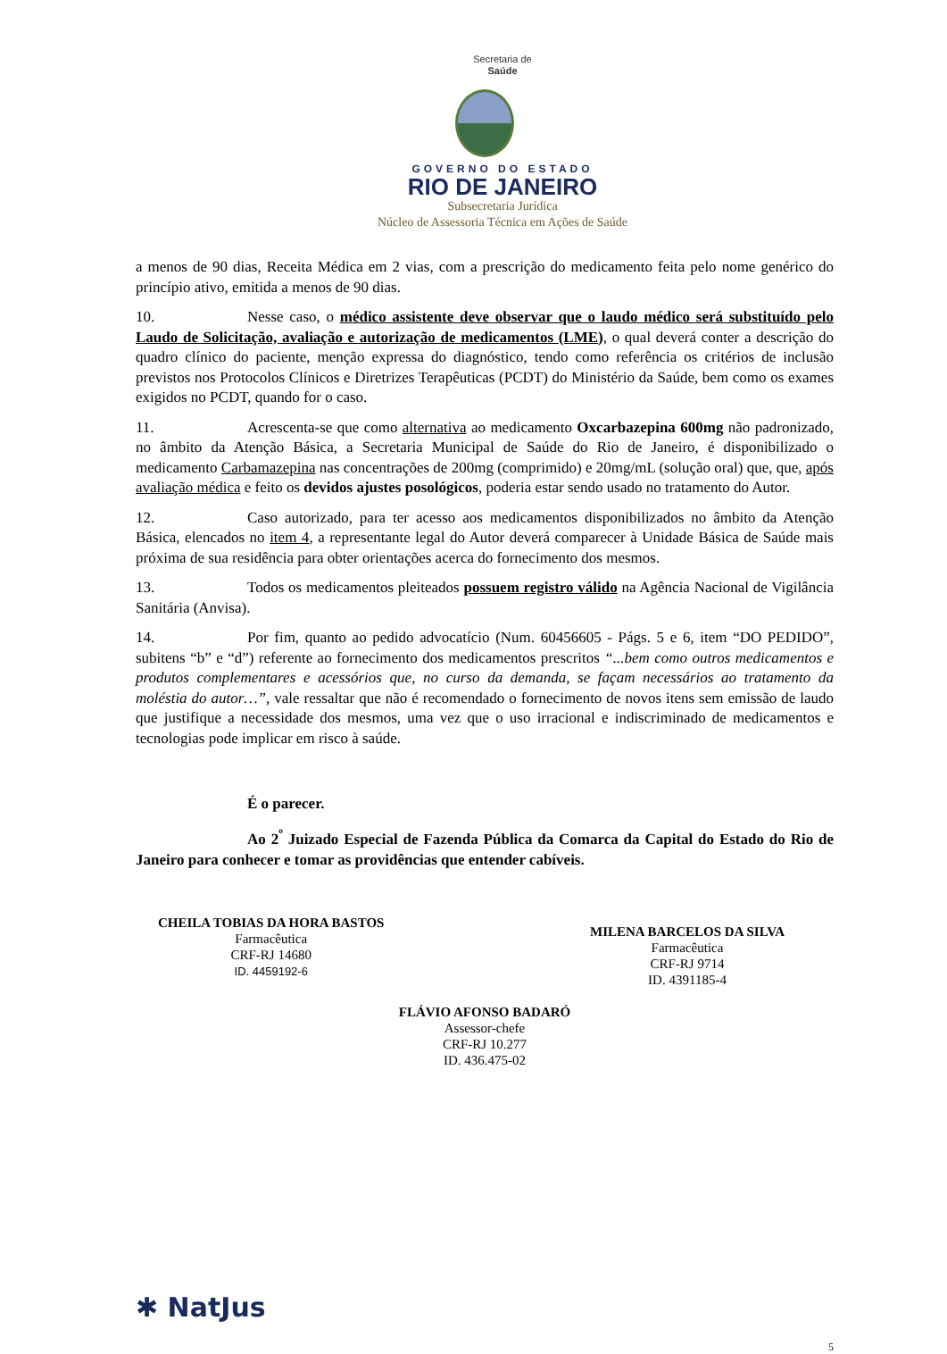Secretaria de
Saúde
GOVERNO DO ESTADO
RIO DE JANEIRO
Subsecretaria Jurídica
Núcleo de Assessoria Técnica em Ações de Saúde
a menos de 90 dias, Receita Médica em 2 vias, com a prescrição do medicamento feita pelo nome genérico do princípio ativo, emitida a menos de 90 dias.
10. Nesse caso, o médico assistente deve observar que o laudo médico será substituído pelo Laudo de Solicitação, avaliação e autorização de medicamentos (LME), o qual deverá conter a descrição do quadro clínico do paciente, menção expressa do diagnóstico, tendo como referência os critérios de inclusão previstos nos Protocolos Clínicos e Diretrizes Terapêuticas (PCDT) do Ministério da Saúde, bem como os exames exigidos no PCDT, quando for o caso.
11. Acrescenta-se que como alternativa ao medicamento Oxcarbazepina 600mg não padronizado, no âmbito da Atenção Básica, a Secretaria Municipal de Saúde do Rio de Janeiro, é disponibilizado o medicamento Carbamazepina nas concentrações de 200mg (comprimido) e 20mg/mL (solução oral) que, que, após avaliação médica e feito os devidos ajustes posológicos, poderia estar sendo usado no tratamento do Autor.
12. Caso autorizado, para ter acesso aos medicamentos disponibilizados no âmbito da Atenção Básica, elencados no item 4, a representante legal do Autor deverá comparecer à Unidade Básica de Saúde mais próxima de sua residência para obter orientações acerca do fornecimento dos mesmos.
13. Todos os medicamentos pleiteados possuem registro válido na Agência Nacional de Vigilância Sanitária (Anvisa).
14. Por fim, quanto ao pedido advocatício (Num. 60456605 - Págs. 5 e 6, item “DO PEDIDO”, subitens “b” e “d”) referente ao fornecimento dos medicamentos prescritos “...bem como outros medicamentos e produtos complementares e acessórios que, no curso da demanda, se façam necessários ao tratamento da moléstia do autor…”, vale ressaltar que não é recomendado o fornecimento de novos itens sem emissão de laudo que justifique a necessidade dos mesmos, uma vez que o uso irracional e indiscriminado de medicamentos e tecnologias pode implicar em risco à saúde.
É o parecer.
Ao 2<sup>º</sup> Juizado Especial de Fazenda Pública da Comarca da Capital do Estado do Rio de Janeiro para conhecer e tomar as providências que entender cabíveis.
CHEILA TOBIAS DA HORA BASTOS
Farmacêutica
CRF-RJ 14680
ID. 4459192-6
MILENA BARCELOS DA SILVA
Farmacêutica
CRF-RJ 9714
ID. 4391185-4
FLÁVIO AFONSO BADARÓ
Assessor-chefe
CRF-RJ 10.277
ID. 436.475-02
✱ NatJus
5